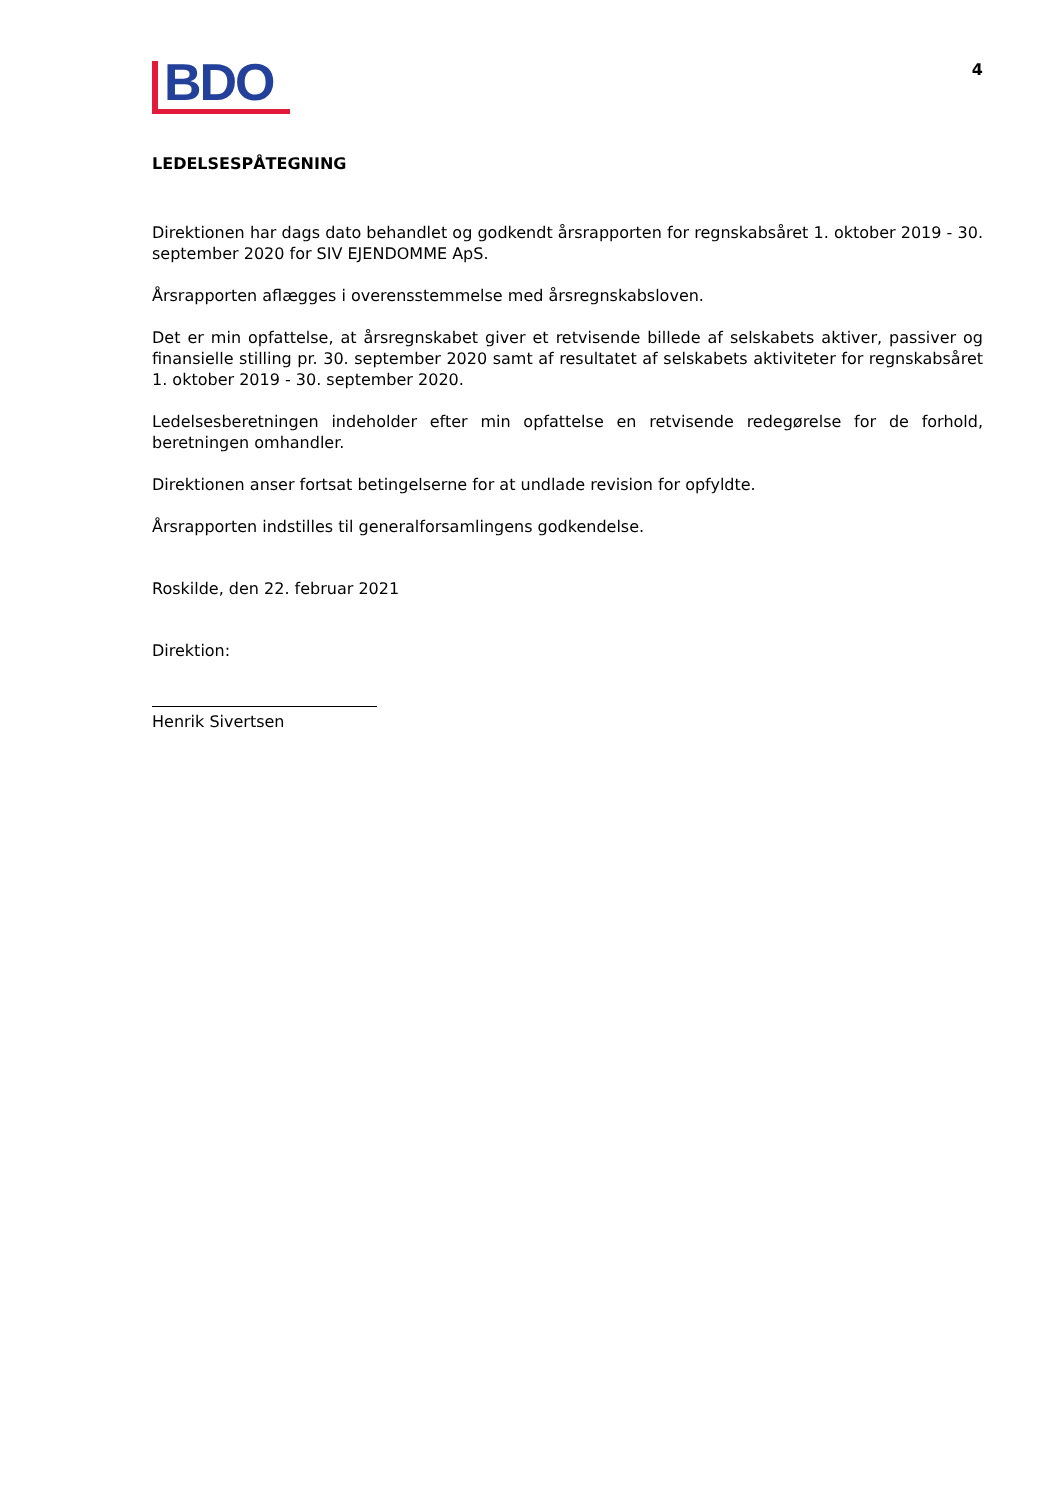BDO
4
LEDELSESPÅTEGNING
Direktionen har dags dato behandlet og godkendt årsrapporten for regnskabsåret 1. oktober 2019 - 30. september 2020 for SIV EJENDOMME ApS.
Årsrapporten aflægges i overensstemmelse med årsregnskabsloven.
Det er min opfattelse, at årsregnskabet giver et retvisende billede af selskabets aktiver, passiver og finansielle stilling pr. 30. september 2020 samt af resultatet af selskabets aktiviteter for regnskabsåret 1. oktober 2019 - 30. september 2020.
Ledelsesberetningen indeholder efter min opfattelse en retvisende redegørelse for de forhold, beretningen omhandler.
Direktionen anser fortsat betingelserne for at undlade revision for opfyldte.
Årsrapporten indstilles til generalforsamlingens godkendelse.
Roskilde, den 22. februar 2021
Direktion:
Henrik Sivertsen